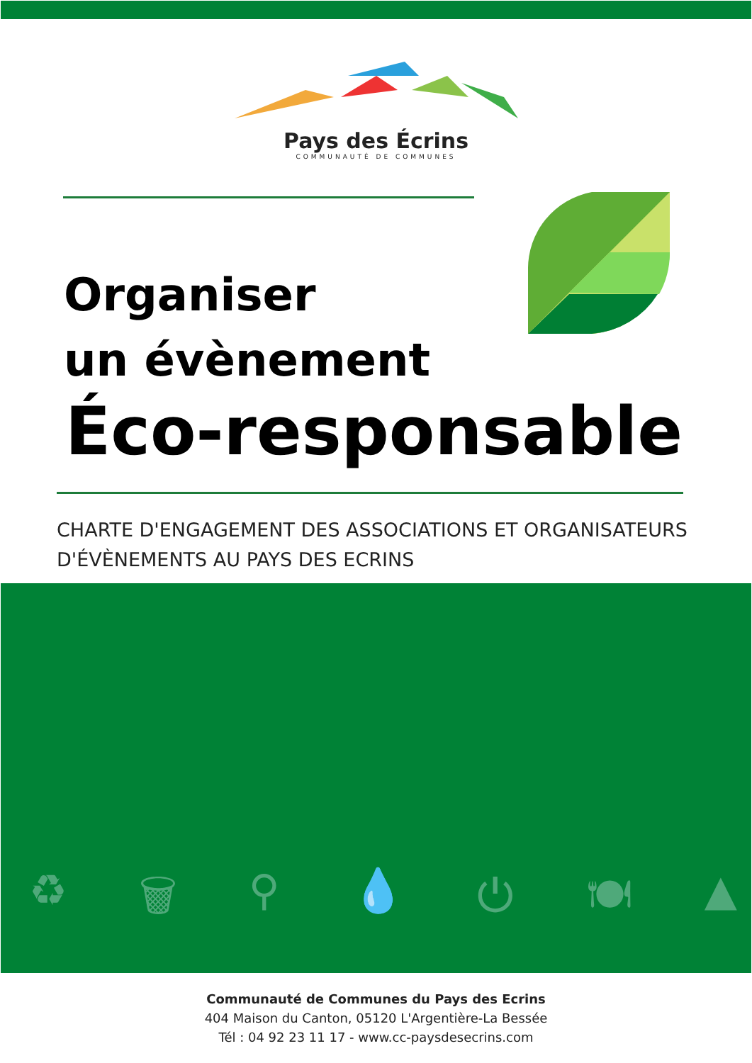Pays des Écrins
COMMUNAUTÉ DE COMMUNES
Organiser
un évènement
Éco-responsable
CHARTE D'ENGAGEMENT DES ASSOCIATIONS ET ORGANISATEURS D'ÉVÈNEMENTS AU PAYS DES ECRINS
♻ 🗑 ⚲ 💧 ⏻ 🍽 ▲
Communauté de Communes du Pays des Ecrins
404 Maison du Canton, 05120 L'Argentière-La Bessée
Tél : 04 92 23 11 17 - www.cc-paysdesecrins.com